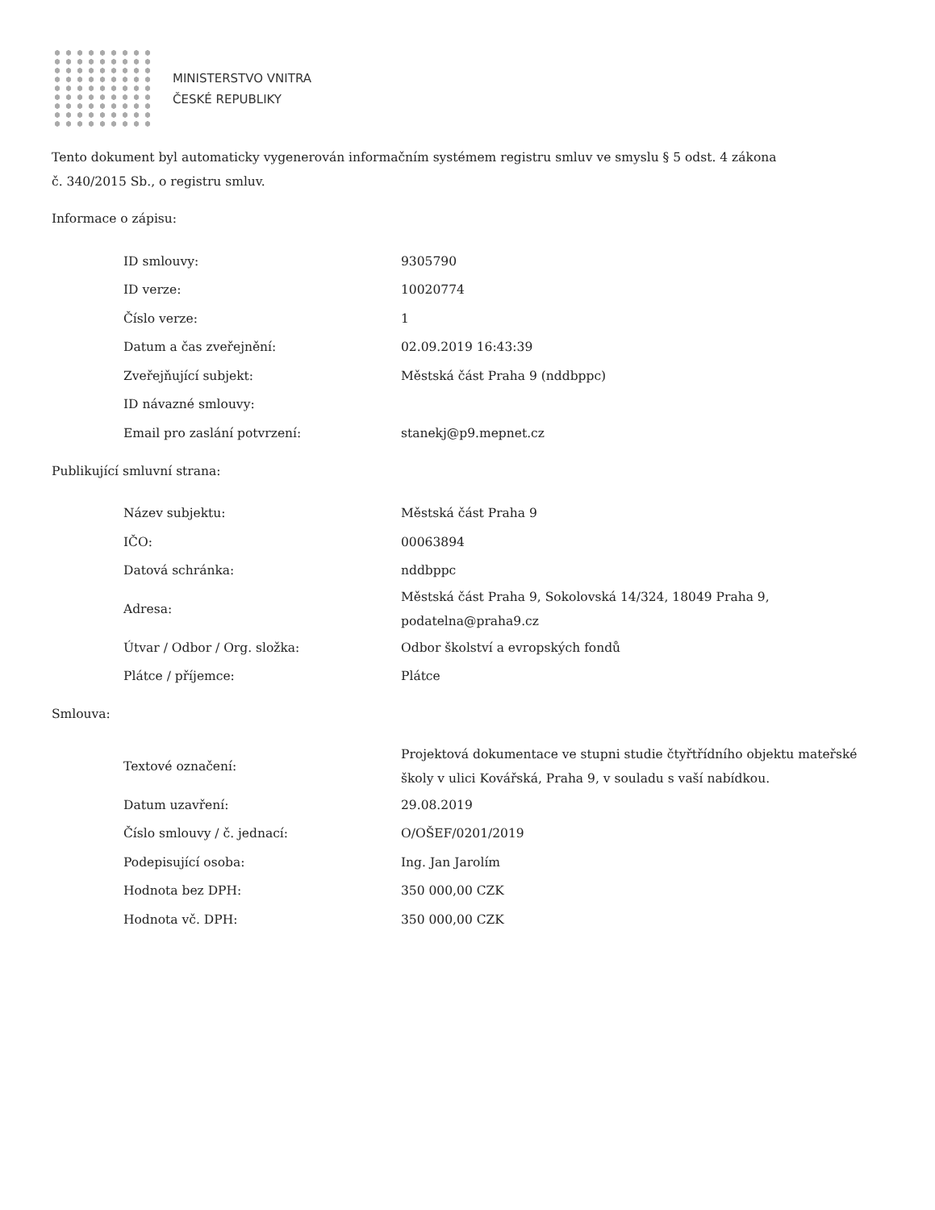MINISTERSTVO VNITRA
ČESKÉ REPUBLIKY
Tento dokument byl automaticky vygenerován informačním systémem registru smluv ve smyslu § 5 odst. 4 zákona
č. 340/2015 Sb., o registru smluv.
Informace o zápisu:
| ID smlouvy: | 9305790 |
| ID verze: | 10020774 |
| Číslo verze: | 1 |
| Datum a čas zveřejnění: | 02.09.2019 16:43:39 |
| Zveřejňující subjekt: | Městská část Praha 9 (nddbppc) |
| ID návazné smlouvy: | |
| Email pro zaslání potvrzení: | stanekj@p9.mepnet.cz |
Publikující smluvní strana:
| Název subjektu: | Městská část Praha 9 |
| IČO: | 00063894 |
| Datová schránka: | nddbppc |
| Adresa: | Městská část Praha 9, Sokolovská 14/324, 18049 Praha 9, podatelna@praha9.cz |
| Útvar / Odbor / Org. složka: | Odbor školství a evropských fondů |
| Plátce / příjemce: | Plátce |
Smlouva:
| Textové označení: | Projektová dokumentace ve stupni studie čtyřtřídního objektu mateřské školy v ulici Kovářská, Praha 9, v souladu s vaší nabídkou. |
| Datum uzavření: | 29.08.2019 |
| Číslo smlouvy / č. jednací: | O/OŠEF/0201/2019 |
| Podepisující osoba: | Ing. Jan Jarolím |
| Hodnota bez DPH: | 350 000,00 CZK |
| Hodnota vč. DPH: | 350 000,00 CZK |